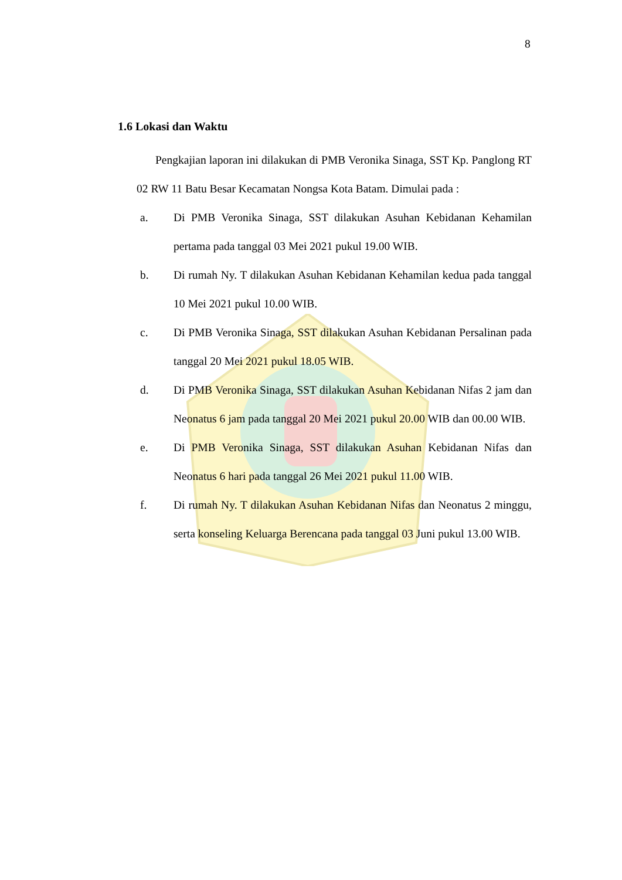8
1.6 Lokasi dan Waktu
Pengkajian laporan ini dilakukan di PMB Veronika Sinaga, SST Kp. Panglong RT 02 RW 11 Batu Besar Kecamatan Nongsa Kota Batam. Dimulai pada :
a. Di PMB Veronika Sinaga, SST dilakukan Asuhan Kebidanan Kehamilan pertama pada tanggal 03 Mei 2021 pukul 19.00 WIB.
b. Di rumah Ny. T dilakukan Asuhan Kebidanan Kehamilan kedua pada tanggal 10 Mei 2021 pukul 10.00 WIB.
c. Di PMB Veronika Sinaga, SST dilakukan Asuhan Kebidanan Persalinan pada tanggal 20 Mei 2021 pukul 18.05 WIB.
d. Di PMB Veronika Sinaga, SST dilakukan Asuhan Kebidanan Nifas 2 jam dan Neonatus 6 jam pada tanggal 20 Mei 2021 pukul 20.00 WIB dan 00.00 WIB.
e. Di PMB Veronika Sinaga, SST dilakukan Asuhan Kebidanan Nifas dan Neonatus 6 hari pada tanggal 26 Mei 2021 pukul 11.00 WIB.
f. Di rumah Ny. T dilakukan Asuhan Kebidanan Nifas dan Neonatus 2 minggu, serta konseling Keluarga Berencana pada tanggal 03 Juni pukul 13.00 WIB.